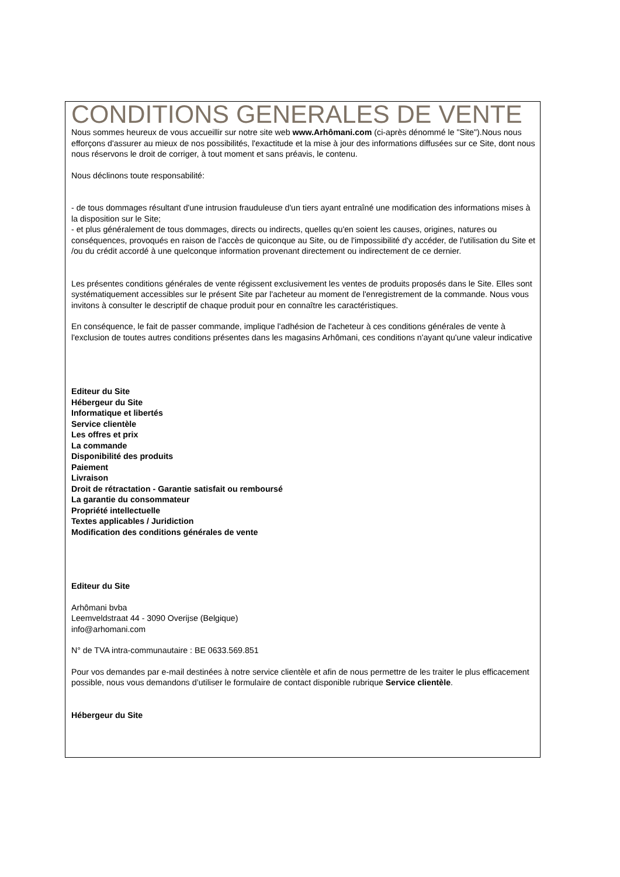CONDITIONS GENERALES DE VENTE
Nous sommes heureux de vous accueillir sur notre site web www.Arhômani.com (ci-après dénommé le "Site").Nous nous efforçons d'assurer au mieux de nos possibilités, l'exactitude et la mise à jour des informations diffusées sur ce Site, dont nous nous réservons le droit de corriger, à tout moment et sans préavis, le contenu.
Nous déclinons toute responsabilité:
- de tous dommages résultant d'une intrusion frauduleuse d'un tiers ayant entraîné une modification des informations mises à la disposition sur le Site;
- et plus généralement de tous dommages, directs ou indirects, quelles qu'en soient les causes, origines, natures ou conséquences, provoqués en raison de l'accès de quiconque au Site, ou de l'impossibilité d'y accéder, de l'utilisation du Site et /ou du crédit accordé à une quelconque information provenant directement ou indirectement de ce dernier.
Les présentes conditions générales de vente régissent exclusivement les ventes de produits proposés dans le Site. Elles sont systématiquement accessibles sur le présent Site par l'acheteur au moment de l'enregistrement de la commande. Nous vous invitons à consulter le descriptif de chaque produit pour en connaître les caractéristiques.
En conséquence, le fait de passer commande, implique l'adhésion de l'acheteur à ces conditions générales de vente à l'exclusion de toutes autres conditions présentes dans les magasins Arhômani, ces conditions n'ayant qu'une valeur indicative
Editeur du Site
Hébergeur du Site
Informatique et libertés
Service clientèle
Les offres et prix
La commande
Disponibilité des produits
Paiement
Livraison
Droit de rétractation - Garantie satisfait ou remboursé
La garantie du consommateur
Propriété intellectuelle
Textes applicables / Juridiction
Modification des conditions générales de vente
Editeur du Site
Arhômani bvba
Leemveldstraat 44 - 3090 Overijse (Belgique)
info@arhomani.com
N° de TVA intra-communautaire : BE 0633.569.851
Pour vos demandes par e-mail destinées à notre service clientèle et afin de nous permettre de les traiter le plus efficacement possible, nous vous demandons d’utiliser le formulaire de contact disponible rubrique Service clientèle.
Hébergeur du Site